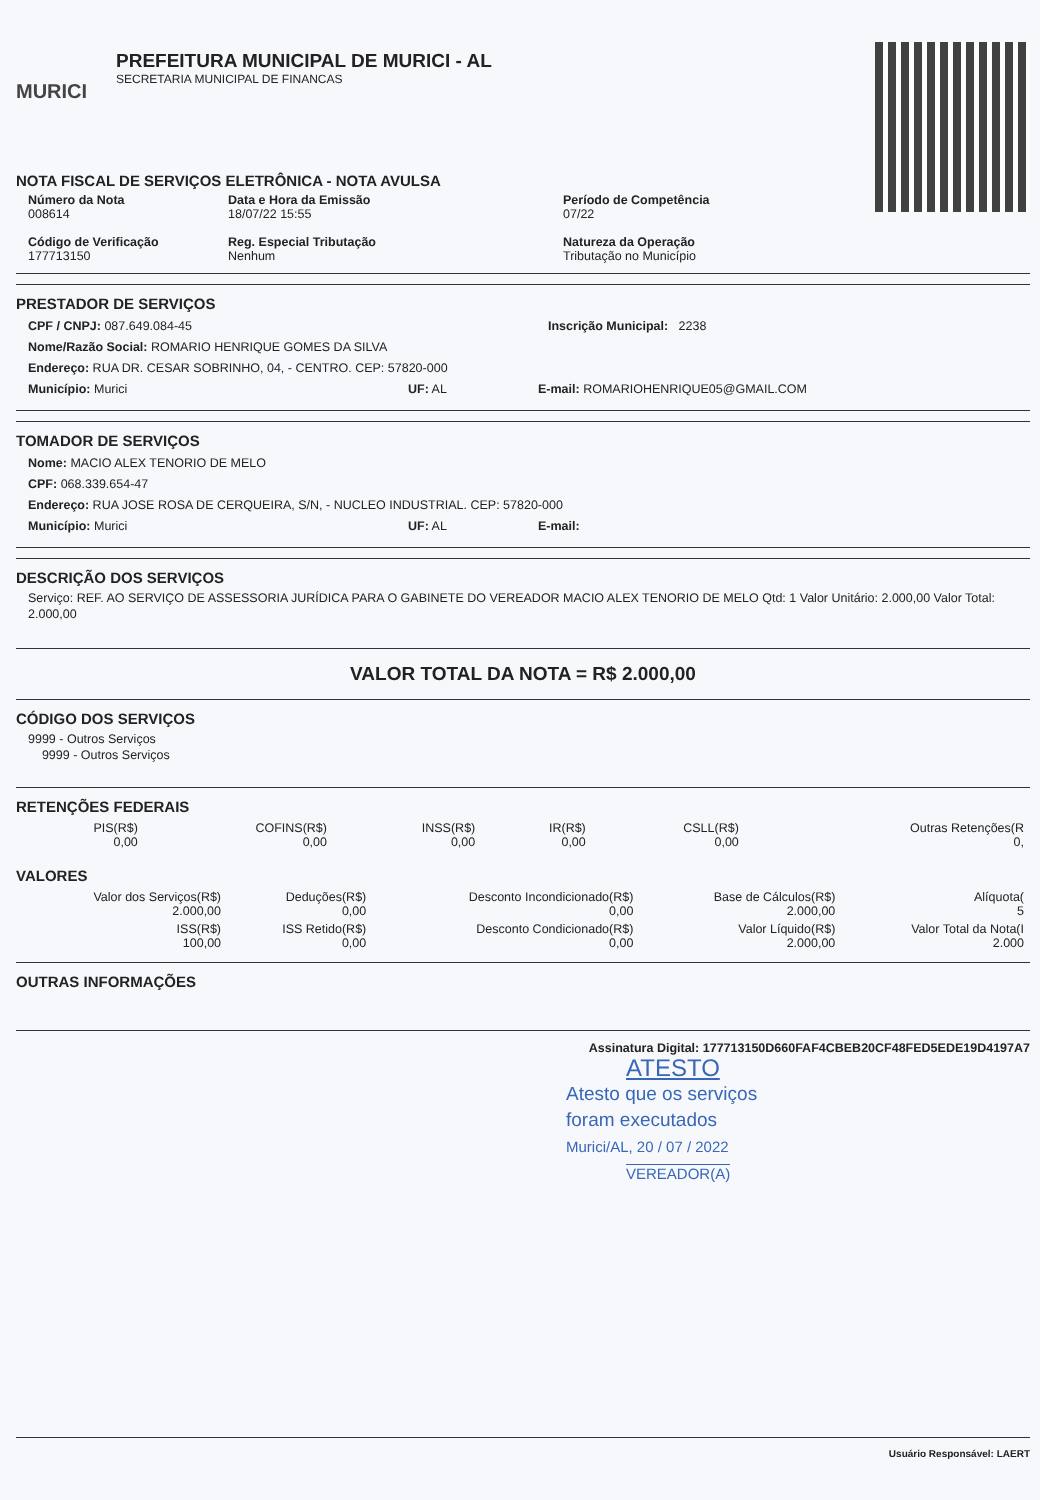MURICI
PREFEITURA MUNICIPAL DE MURICI - AL
SECRETARIA MUNICIPAL DE FINANCAS
NOTA FISCAL DE SERVIÇOS ELETRÔNICA - NOTA AVULSA
Número da Nota
008614
Data e Hora da Emissão
18/07/22 15:55
Período de Competência
07/22
Código de Verificação
177713150
Reg. Especial Tributação
Nenhum
Natureza da Operação
Tributação no Município
PRESTADOR DE SERVIÇOS
CPF / CNPJ: 087.649.084-45 Inscrição Municipal: 2238
Nome/Razão Social: ROMARIO HENRIQUE GOMES DA SILVA
Endereço: RUA DR. CESAR SOBRINHO, 04, - CENTRO. CEP: 57820-000
Município: Murici UF: AL E-mail: ROMARIOHENRIQUE05@GMAIL.COM
TOMADOR DE SERVIÇOS
Nome: MACIO ALEX TENORIO DE MELO
CPF: 068.339.654-47
Endereço: RUA JOSE ROSA DE CERQUEIRA, S/N, - NUCLEO INDUSTRIAL. CEP: 57820-000
Município: Murici UF: AL E-mail:
DESCRIÇÃO DOS SERVIÇOS
Serviço: REF. AO SERVIÇO DE ASSESSORIA JURÍDICA PARA O GABINETE DO VEREADOR MACIO ALEX TENORIO DE MELO Qtd: 1 Valor Unitário: 2.000,00 Valor Total: 2.000,00
VALOR TOTAL DA NOTA = R$ 2.000,00
CÓDIGO DOS SERVIÇOS
9999 - Outros Serviços
9999 - Outros Serviços
RETENÇÕES FEDERAIS
| PIS(R$) 0,00 | COFINS(R$) 0,00 | INSS(R$) 0,00 | IR(R$) 0,00 | CSLL(R$) 0,00 | Outras Retenções(R 0, |
VALORES
| Valor dos Serviços(R$) 2.000,00 | Deduções(R$) 0,00 | Desconto Incondicionado(R$) 0,00 | Base de Cálculos(R$) 2.000,00 | Alíquota( 5 |
| ISS(R$) 100,00 | ISS Retido(R$) 0,00 | Desconto Condicionado(R$) 0,00 | Valor Líquido(R$) 2.000,00 | Valor Total da Nota(I 2.000 |
OUTRAS INFORMAÇÕES
Assinatura Digital: 177713150D660FAF4CBEB20CF48FED5EDE19D4197A7
ATESTO
Atesto que os serviços
foram executados
Murici/AL, 20 / 07 / 2022
VEREADOR(A)
Usuário Responsável: LAERT